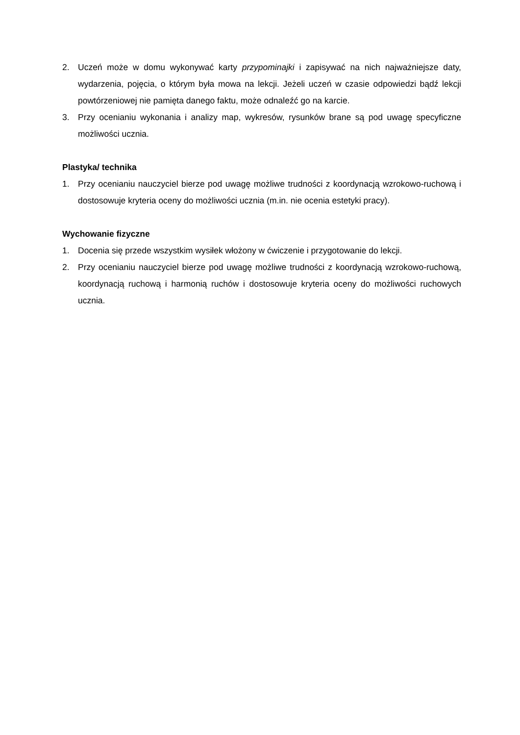2. Uczeń może w domu wykonywać karty przypominajki i zapisywać na nich najważniejsze daty, wydarzenia, pojęcia, o którym była mowa na lekcji. Jeżeli uczeń w czasie odpowiedzi bądź lekcji powtórzeniowej nie pamięta danego faktu, może odnaleźć go na karcie.
3. Przy ocenianiu wykonania i analizy map, wykresów, rysunków brane są pod uwagę specyficzne możliwości ucznia.
Plastyka/ technika
1. Przy ocenianiu nauczyciel bierze pod uwagę możliwe trudności z koordynacją wzrokowo-ruchową i dostosowuje kryteria oceny do możliwości ucznia (m.in. nie ocenia estetyki pracy).
Wychowanie fizyczne
1. Docenia się przede wszystkim wysiłek włożony w ćwiczenie i przygotowanie do lekcji.
2. Przy ocenianiu nauczyciel bierze pod uwagę możliwe trudności z koordynacją wzrokowo-ruchową, koordynacją ruchową i harmonią ruchów i dostosowuje kryteria oceny do możliwości ruchowych ucznia.